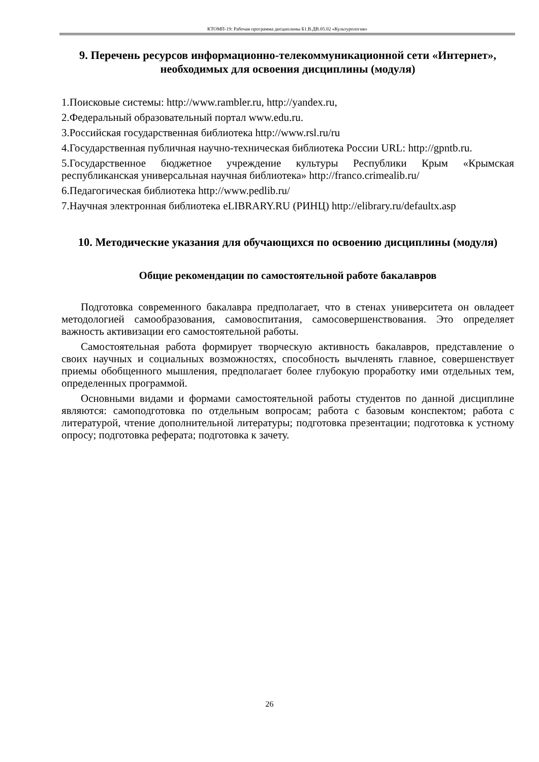КТОМП-19: Рабочая программа дисциплины Б1.В.ДВ.05.02 «Культурология»
9. Перечень ресурсов информационно-телекоммуникационной сети «Интернет», необходимых для освоения дисциплины (модуля)
1.Поисковые системы: http://www.rambler.ru, http://yandex.ru,
2.Федеральный образовательный портал www.edu.ru.
3.Российская государственная библиотека http://www.rsl.ru/ru
4.Государственная публичная научно-техническая библиотека России URL: http://gpntb.ru.
5.Государственное бюджетное учреждение культуры Республики Крым «Крымская республиканская универсальная научная библиотека» http://franco.crimealib.ru/
6.Педагогическая библиотека http://www.pedlib.ru/
7.Научная электронная библиотека eLIBRARY.RU (РИНЦ) http://elibrary.ru/defaultx.asp
10. Методические указания для обучающихся по освоению дисциплины (модуля)
Общие рекомендации по самостоятельной работе бакалавров
Подготовка современного бакалавра предполагает, что в стенах университета он овладеет методологией самообразования, самовоспитания, самосовершенствования. Это определяет важность активизации его самостоятельной работы.
Самостоятельная работа формирует творческую активность бакалавров, представление о своих научных и социальных возможностях, способность вычленять главное, совершенствует приемы обобщенного мышления, предполагает более глубокую проработку ими отдельных тем, определенных программой.
Основными видами и формами самостоятельной работы студентов по данной дисциплине являются: самоподготовка по отдельным вопросам; работа с базовым конспектом; работа с литературой, чтение дополнительной литературы; подготовка презентации; подготовка к устному опросу; подготовка реферата; подготовка к зачету.
26